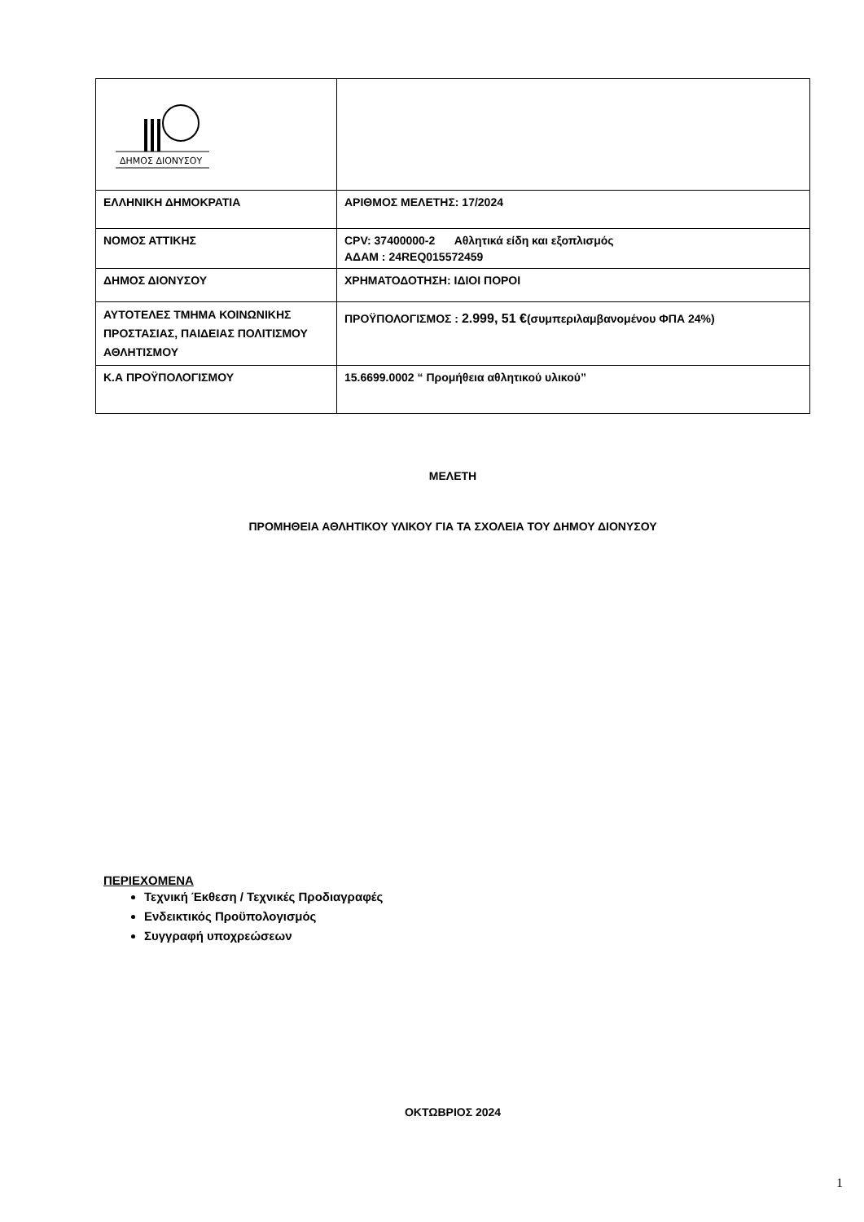| ΔΗΜΟΣ ΔΙΟΝΥΣΟΥ | |
| ΕΛΛΗΝΙΚΗ ΔΗΜΟΚΡΑΤΙΑ | ΑΡΙΘΜΟΣ ΜΕΛΕΤΗΣ: 17/2024 |
| ΝΟΜΟΣ ΑΤΤΙΚΗΣ | CPV: 37400000-2 Αθλητικά είδη και εξοπλισμός ΑΔΑΜ : 24REQ015572459 |
| ΔΗΜΟΣ ΔΙΟΝΥΣΟΥ | ΧΡΗΜΑΤΟΔΟΤΗΣΗ: ΙΔΙΟΙ ΠΟΡΟΙ |
| ΑΥΤΟΤΕΛΕΣ ΤΜΗΜΑ ΚΟΙΝΩΝΙΚΗΣ ΠΡΟΣΤΑΣΙΑΣ, ΠΑΙΔΕΙΑΣ ΠΟΛΙΤΙΣΜΟΥ ΑΘΛΗΤΙΣΜΟΥ | ΠΡΟΫΠΟΛΟΓΙΣΜΟΣ : 2.999, 51 € (συμπεριλαμβανομένου ΦΠΑ 24%) |
| Κ.Α ΠΡΟΫΠΟΛΟΓΙΣΜΟΥ | 15.6699.0002 “ Προμήθεια αθλητικού υλικού” |
ΜΕΛΕΤΗ
ΠΡΟΜΗΘΕΙΑ ΑΘΛΗΤΙΚΟΥ ΥΛΙΚΟΥ ΓΙΑ ΤΑ ΣΧΟΛΕΙΑ ΤΟΥ ΔΗΜΟΥ ΔΙΟΝΥΣΟΥ
ΠΕΡΙΕΧΟΜΕΝΑ
Τεχνική Έκθεση / Τεχνικές Προδιαγραφές
Ενδεικτικός Προϋπολογισμός
Συγγραφή υποχρεώσεων
ΟΚΤΩΒΡΙΟΣ 2024
1